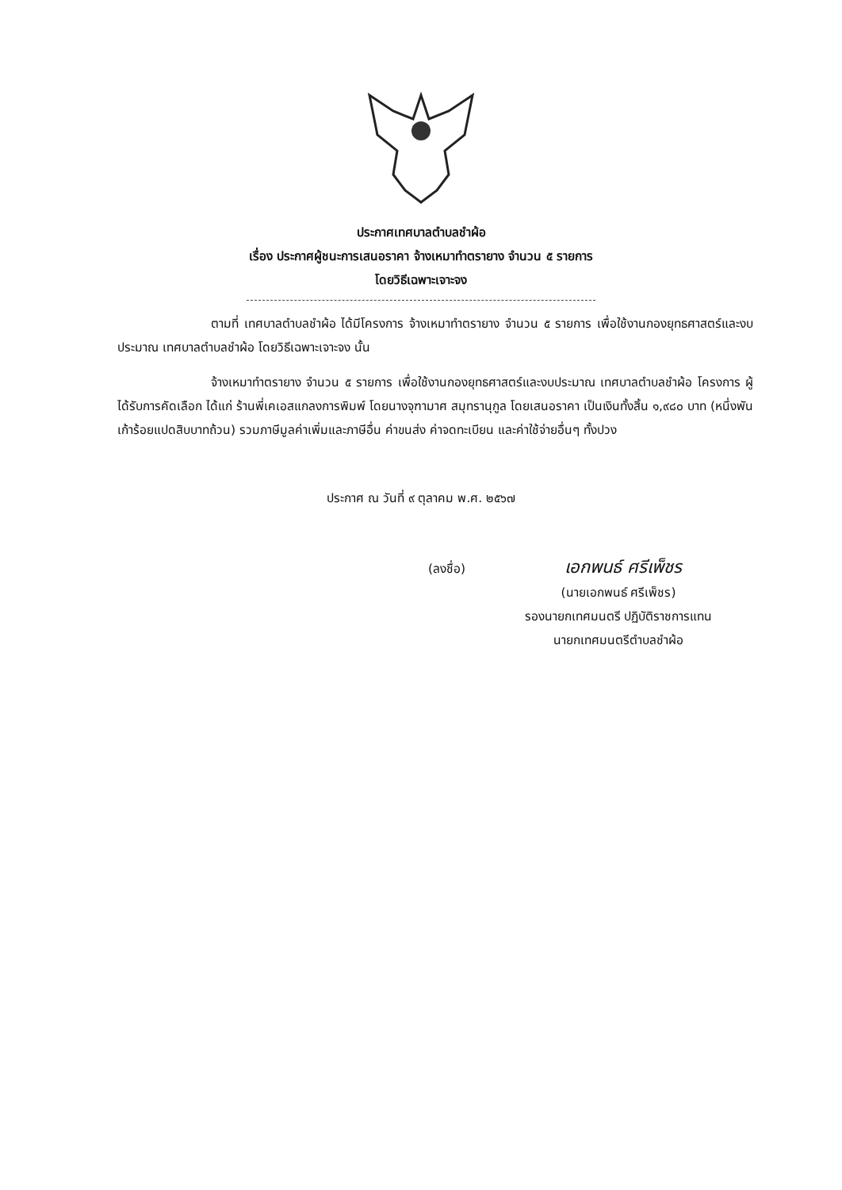ประกาศเทศบาลตำบลชำผ้อ
เรื่อง ประกาศผู้ชนะการเสนอราคา จ้างเหมาทำตรายาง จำนวน ๕ รายการ
โดยวิธีเฉพาะเจาะจง
ตามที่ เทศบาลตำบลชำผ้อ ได้มีโครงการ จ้างเหมาทำตรายาง จำนวน ๕ รายการ เพื่อใช้งานกองยุทธศาสตร์และงบประมาณ เทศบาลตำบลชำผ้อ โดยวิธีเฉพาะเจาะจง นั้น
จ้างเหมาทำตรายาง จำนวน ๕ รายการ เพื่อใช้งานกองยุทธศาสตร์และงบประมาณ เทศบาลตำบลชำผ้อ โครงการ ผู้ได้รับการคัดเลือก ได้แก่ ร้านพี่เคเอสแกลงการพิมพ์ โดยนางจุฑามาศ สมุทรานุกูล โดยเสนอราคา เป็นเงินทั้งสิ้น ๑,๙๘๐ บาท (หนึ่งพันเก้าร้อยแปดสิบบาทถ้วน) รวมภาษีมูลค่าเพิ่มและภาษีอื่น ค่าขนส่ง ค่าจดทะเบียน และค่าใช้จ่ายอื่นๆ ทั้งปวง
ประกาศ ณ วันที่ ๙ ตุลาคม พ.ศ. ๒๕๖๗
(ลงชื่อ) เอกพนธ์ ศรีเพ็ชร
(นายเอกพนธ์ ศรีเพ็ชร)
รองนายกเทศมนตรี ปฏิบัติราชการแทน
นายกเทศมนตรีตำบลชำผ้อ